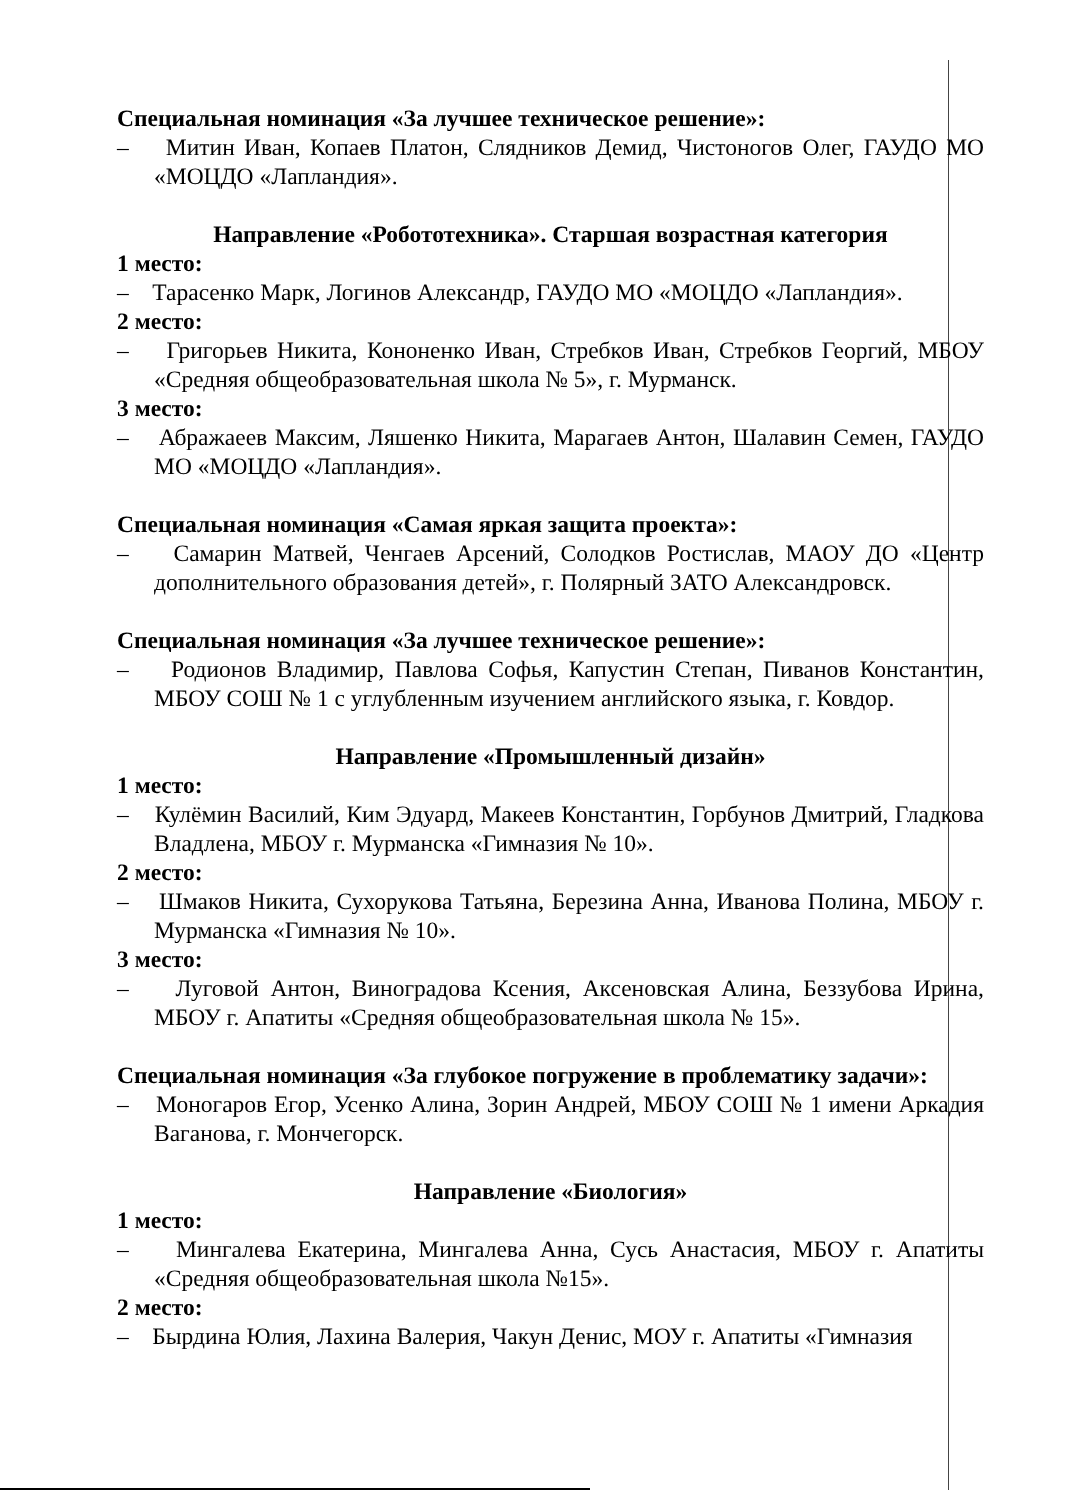Специальная номинация «За лучшее техническое решение»:
– Митин Иван, Копаев Платон, Слядников Демид, Чистоногов Олег, ГАУДО МО «МОЦДО «Лапландия».
Направление «Робототехника». Старшая возрастная категория
1 место:
– Тарасенко Марк, Логинов Александр, ГАУДО МО «МОЦДО «Лапландия».
2 место:
– Григорьев Никита, Кононенко Иван, Стребков Иван, Стребков Георгий, МБОУ «Средняя общеобразовательная школа № 5», г. Мурманск.
3 место:
– Абражаеев Максим, Ляшенко Никита, Марагаев Антон, Шалавин Семен, ГАУДО МО «МОЦДО «Лапландия».
Специальная номинация «Самая яркая защита проекта»:
– Самарин Матвей, Ченгаев Арсений, Солодков Ростислав, МАОУ ДО «Центр дополнительного образования детей», г. Полярный ЗАТО Александровск.
Специальная номинация «За лучшее техническое решение»:
– Родионов Владимир, Павлова Софья, Капустин Степан, Пиванов Константин, МБОУ СОШ № 1 с углубленным изучением английского языка, г. Ковдор.
Направление «Промышленный дизайн»
1 место:
– Кулёмин Василий, Ким Эдуард, Макеев Константин, Горбунов Дмитрий, Гладкова Владлена, МБОУ г. Мурманска «Гимназия № 10».
2 место:
– Шмаков Никита, Сухорукова Татьяна, Березина Анна, Иванова Полина, МБОУ г. Мурманска «Гимназия № 10».
3 место:
– Луговой Антон, Виноградова Ксения, Аксеновская Алина, Беззубова Ирина, МБОУ г. Апатиты «Средняя общеобразовательная школа № 15».
Специальная номинация «За глубокое погружение в проблематику задачи»:
– Моногаров Егор, Усенко Алина, Зорин Андрей, МБОУ СОШ № 1 имени Аркадия Ваганова, г. Мончегорск.
Направление «Биология»
1 место:
– Мингалева Екатерина, Мингалева Анна, Сусь Анастасия, МБОУ г. Апатиты «Средняя общеобразовательная школа №15».
2 место:
– Бырдина Юлия, Лахина Валерия, Чакун Денис, МОУ г. Апатиты «Гимназия